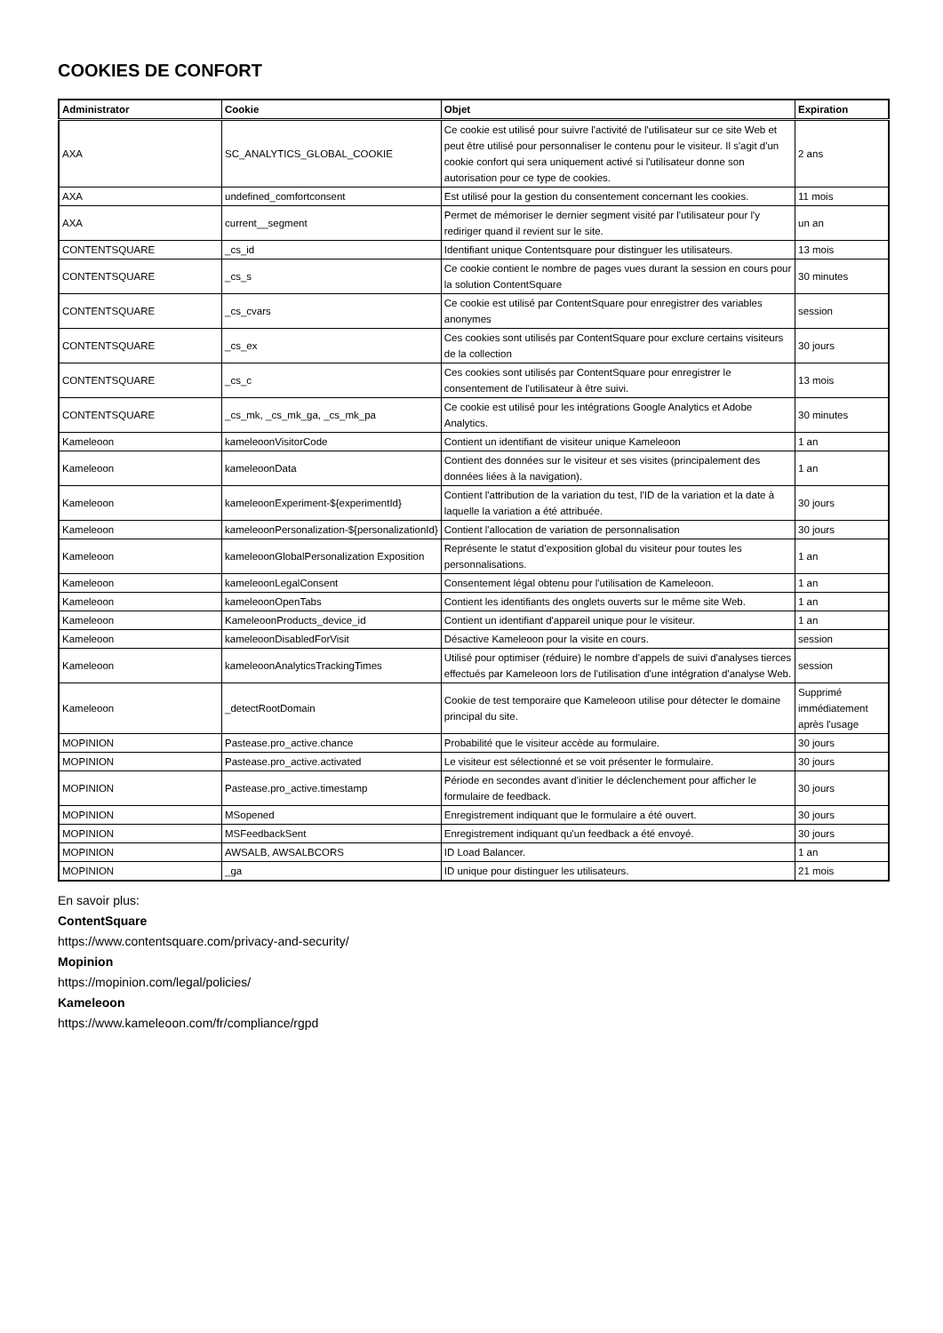COOKIES DE CONFORT
| Administrator | Cookie | Objet | Expiration |
| --- | --- | --- | --- |
| AXA | SC_ANALYTICS_GLOBAL_COOKIE | Ce cookie est utilisé pour suivre l'activité de l'utilisateur sur ce site Web et peut être utilisé pour personnaliser le contenu pour le visiteur. Il s'agit d'un cookie confort qui sera uniquement activé si l'utilisateur donne son autorisation pour ce type de cookies. | 2 ans |
| AXA | undefined_comfortconsent | Est utilisé pour la gestion du consentement concernant les cookies. | 11 mois |
| AXA | current__segment | Permet de mémoriser le dernier segment visité par l'utilisateur pour l'y rediriger quand il revient sur le site. | un an |
| CONTENTSQUARE | _cs_id | Identifiant unique Contentsquare pour distinguer les utilisateurs. | 13 mois |
| CONTENTSQUARE | _cs_s | Ce cookie contient le nombre de pages vues durant la session en cours pour la solution ContentSquare | 30 minutes |
| CONTENTSQUARE | _cs_cvars | Ce cookie est utilisé par ContentSquare pour enregistrer des variables anonymes | session |
| CONTENTSQUARE | _cs_ex | Ces cookies sont utilisés par ContentSquare pour exclure certains visiteurs de la collection | 30 jours |
| CONTENTSQUARE | _cs_c | Ces cookies sont utilisés par ContentSquare pour enregistrer le consentement de l'utilisateur à être suivi. | 13 mois |
| CONTENTSQUARE | _cs_mk, _cs_mk_ga, _cs_mk_pa | Ce cookie est utilisé pour les intégrations Google Analytics et Adobe Analytics. | 30 minutes |
| Kameleoon | kameleoonVisitorCode | Contient un identifiant de visiteur unique Kameleoon | 1 an |
| Kameleoon | kameleoonData | Contient des données sur le visiteur et ses visites (principalement des données liées à la navigation). | 1 an |
| Kameleoon | kameleoonExperiment-${experimentId} | Contient l'attribution de la variation du test, l'ID de la variation et la date à laquelle la variation a été attribuée. | 30 jours |
| Kameleoon | kameleoonPersonalization-${personalizationId} | Contient l'allocation de variation de personnalisation | 30 jours |
| Kameleoon | kameleoonGlobalPersonalization Exposition | Représente le statut d’exposition global du visiteur pour toutes les personnalisations. | 1 an |
| Kameleoon | kameleoonLegalConsent | Consentement légal obtenu pour l'utilisation de Kameleoon. | 1 an |
| Kameleoon | kameleoonOpenTabs | Contient les identifiants des onglets ouverts sur le même site Web. | 1 an |
| Kameleoon | KameleoonProducts_device_id | Contient un identifiant d'appareil unique pour le visiteur. | 1 an |
| Kameleoon | kameleoonDisabledForVisit | Désactive Kameleoon pour la visite en cours. | session |
| Kameleoon | kameleoonAnalyticsTrackingTimes | Utilisé pour optimiser (réduire) le nombre d'appels de suivi d'analyses tierces effectués par Kameleoon lors de l'utilisation d'une intégration d'analyse Web. | session |
| Kameleoon | _detectRootDomain | Cookie de test temporaire que Kameleoon utilise pour détecter le domaine principal du site. | Supprimé immédiatement après l'usage |
| MOPINION | Pastease.pro_active.chance | Probabilité que le visiteur accède au formulaire. | 30 jours |
| MOPINION | Pastease.pro_active.activated | Le visiteur est sélectionné et se voit présenter le formulaire. | 30 jours |
| MOPINION | Pastease.pro_active.timestamp | Période en secondes avant d'initier le déclenchement pour afficher le formulaire de feedback. | 30 jours |
| MOPINION | MSopened | Enregistrement indiquant que le formulaire a été ouvert. | 30 jours |
| MOPINION | MSFeedbackSent | Enregistrement indiquant qu'un feedback a été envoyé. | 30 jours |
| MOPINION | AWSALB, AWSALBCORS | ID Load Balancer. | 1 an |
| MOPINION | _ga | ID unique pour distinguer les utilisateurs. | 21 mois |
En savoir plus:
ContentSquare
https://www.contentsquare.com/privacy-and-security/
Mopinion
https://mopinion.com/legal/policies/
Kameleoon
https://www.kameleoon.com/fr/compliance/rgpd